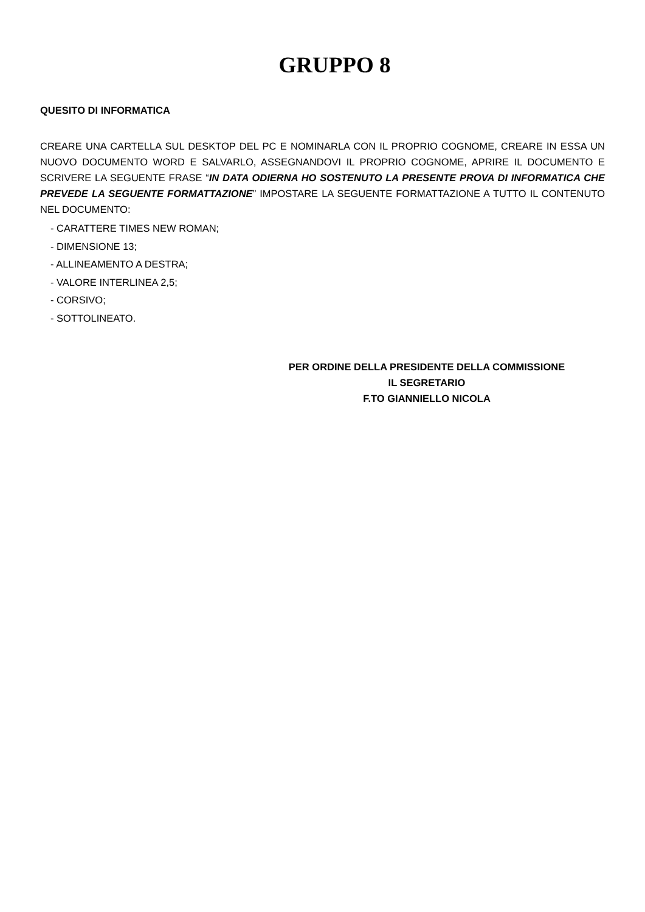GRUPPO 8
QUESITO DI INFORMATICA
CREARE UNA CARTELLA SUL DESKTOP DEL PC E NOMINARLA CON IL PROPRIO COGNOME, CREARE IN ESSA UN NUOVO DOCUMENTO WORD E SALVARLO, ASSEGNANDOVI IL PROPRIO COGNOME, APRIRE IL DOCUMENTO E SCRIVERE LA SEGUENTE FRASE “IN DATA ODIERNA HO SOSTENUTO LA PRESENTE PROVA DI INFORMATICA CHE PREVEDE LA SEGUENTE FORMATTAZIONE” IMPOSTARE LA SEGUENTE FORMATTAZIONE A TUTTO IL CONTENUTO NEL DOCUMENTO:
- CARATTERE TIMES NEW ROMAN;
- DIMENSIONE 13;
- ALLINEAMENTO A DESTRA;
- VALORE INTERLINEA 2,5;
- CORSIVO;
- SOTTOLINEATO.
PER ORDINE DELLA PRESIDENTE DELLA COMMISSIONE
IL SEGRETARIO
F.TO GIANNIELLO NICOLA